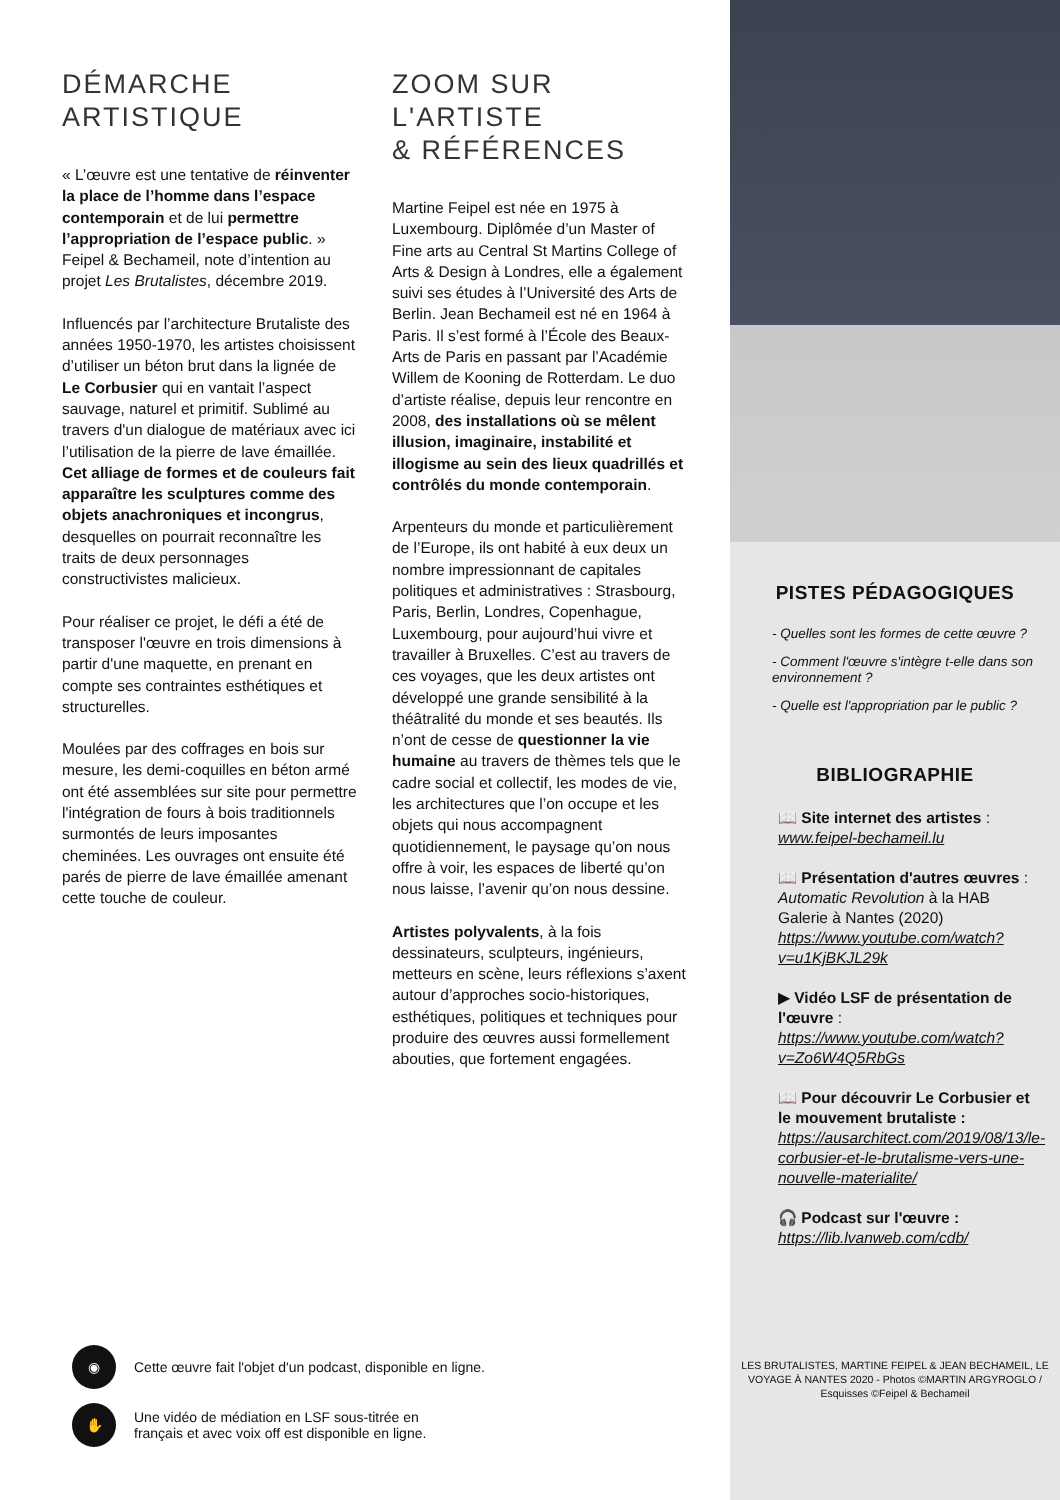DÉMARCHE
ARTISTIQUE
« L’œuvre est une tentative de réinventer la place de l’homme dans l’espace contemporain et de lui permettre l’appropriation de l’espace public. » Feipel & Bechameil, note d’intention au projet Les Brutalistes, décembre 2019.
Influencés par l’architecture Brutaliste des années 1950-1970, les artistes choisissent d’utiliser un béton brut dans la lignée de Le Corbusier qui en vantait l’aspect sauvage, naturel et primitif. Sublimé au travers d'un dialogue de matériaux avec ici l’utilisation de la pierre de lave émaillée. Cet alliage de formes et de couleurs fait apparaître les sculptures comme des objets anachroniques et incongrus, desquelles on pourrait reconnaître les traits de deux personnages constructivistes malicieux.
Pour réaliser ce projet, le défi a été de transposer l'œuvre en trois dimensions à partir d'une maquette, en prenant en compte ses contraintes esthétiques et structurelles.
Moulées par des coffrages en bois sur mesure, les demi-coquilles en béton armé ont été assemblées sur site pour permettre l'intégration de fours à bois traditionnels surmontés de leurs imposantes cheminées. Les ouvrages ont ensuite été parés de pierre de lave émaillée amenant cette touche de couleur.
ZOOM SUR
L'ARTISTE
& RÉFÉRENCES
Martine Feipel est née en 1975 à Luxembourg. Diplômée d’un Master of Fine arts au Central St Martins College of Arts & Design à Londres, elle a également suivi ses études à l’Université des Arts de Berlin. Jean Bechameil est né en 1964 à Paris. Il s’est formé à l’École des Beaux-Arts de Paris en passant par l’Académie Willem de Kooning de Rotterdam. Le duo d’artiste réalise, depuis leur rencontre en 2008, des installations où se mêlent illusion, imaginaire, instabilité et illogisme au sein des lieux quadrillés et contrôlés du monde contemporain.
Arpenteurs du monde et particulièrement de l’Europe, ils ont habité à eux deux un nombre impressionnant de capitales politiques et administratives : Strasbourg, Paris, Berlin, Londres, Copenhague, Luxembourg, pour aujourd’hui vivre et travailler à Bruxelles. C’est au travers de ces voyages, que les deux artistes ont développé une grande sensibilité à la théâtralité du monde et ses beautés. Ils n’ont de cesse de questionner la vie humaine au travers de thèmes tels que le cadre social et collectif, les modes de vie, les architectures que l’on occupe et les objets qui nous accompagnent quotidiennement, le paysage qu’on nous offre à voir, les espaces de liberté qu’on nous laisse, l’avenir qu’on nous dessine.
Artistes polyvalents, à la fois dessinateurs, sculpteurs, ingénieurs, metteurs en scène, leurs réflexions s’axent autour d’approches socio-historiques, esthétiques, politiques et techniques pour produire des œuvres aussi formellement abouties, que fortement engagées.
◉
Cette œuvre fait l'objet d'un podcast, disponible en ligne.
✋
Une vidéo de médiation en LSF sous-titrée en
français et avec voix off est disponible en ligne.
PISTES PÉDAGOGIQUES
- Quelles sont les formes de cette œuvre ?
- Comment l'œuvre s'intègre t-elle dans son environnement ?
- Quelle est l'appropriation par le public ?
BIBLIOGRAPHIE
📖 Site internet des artistes : www.feipel-bechameil.lu
📖 Présentation d'autres œuvres : Automatic Revolution à la HAB Galerie à Nantes (2020) https://www.youtube.com/watch?v=u1KjBKJL29k
▶ Vidéo LSF de présentation de l'œuvre : https://www.youtube.com/watch?v=Zo6W4Q5RbGs
📖 Pour découvrir Le Corbusier et le mouvement brutaliste : https://ausarchitect.com/2019/08/13/le-corbusier-et-le-brutalisme-vers-une-nouvelle-materialite/
🎧 Podcast sur l'œuvre : https://lib.lvanweb.com/cdb/
LES BRUTALISTES, MARTINE FEIPEL & JEAN BECHAMEIL, LE VOYAGE À NANTES 2020 - Photos ©MARTIN ARGYROGLO / Esquisses ©Feipel & Bechameil